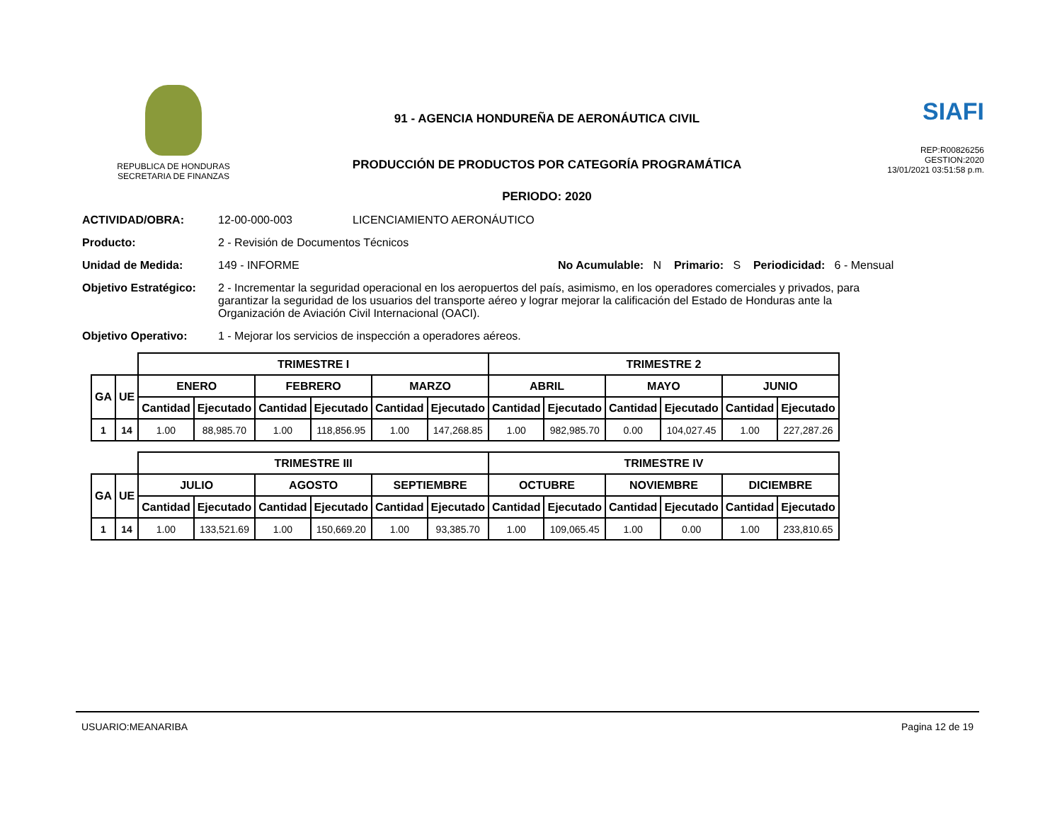REPUBLICA DE HONDURAS
SECRETARIA DE FINANZAS
91 - AGENCIA HONDUREÑA DE AERONÁUTICA CIVIL
PRODUCCIÓN DE PRODUCTOS POR CATEGORÍA PROGRAMÁTICA
PERIODO: 2020
SIAFI
REP:R00826256
GESTION:2020
13/01/2021 03:51:58 p.m.
ACTIVIDAD/OBRA: 12-00-000-003 LICENCIAMIENTO AERONÁUTICO
Producto: 2 - Revisión de Documentos Técnicos
Unidad de Medida: 149 - INFORME No Acumulable: N Primario: S Periodicidad: 6 - Mensual
Objetivo Estratégico: 2 - Incrementar la seguridad operacional en los aeropuertos del país, asimismo, en los operadores comerciales y privados, para garantizar la seguridad de los usuarios del transporte aéreo y lograr mejorar la calificación del Estado de Honduras ante la Organización de Aviación Civil Internacional (OACI).
Objetivo Operativo: 1 - Mejorar los servicios de inspección a operadores aéreos.
| | | TRIMESTRE I | | | | | | TRIMESTRE 2 | | | | | |
| GA | UE | ENERO | | FEBRERO | | MARZO | | ABRIL | | MAYO | | JUNIO | |
| | | Cantidad | Ejecutado | Cantidad | Ejecutado | Cantidad | Ejecutado | Cantidad | Ejecutado | Cantidad | Ejecutado | Cantidad | Ejecutado |
| 1 | 14 | 1.00 | 88,985.70 | 1.00 | 118,856.95 | 1.00 | 147,268.85 | 1.00 | 982,985.70 | 0.00 | 104,027.45 | 1.00 | 227,287.26 |
| | | TRIMESTRE III | | | | | | TRIMESTRE IV | | | | | |
| GA | UE | JULIO | | AGOSTO | | SEPTIEMBRE | | OCTUBRE | | NOVIEMBRE | | DICIEMBRE | |
| | | Cantidad | Ejecutado | Cantidad | Ejecutado | Cantidad | Ejecutado | Cantidad | Ejecutado | Cantidad | Ejecutado | Cantidad | Ejecutado |
| 1 | 14 | 1.00 | 133,521.69 | 1.00 | 150,669.20 | 1.00 | 93,385.70 | 1.00 | 109,065.45 | 1.00 | 0.00 | 1.00 | 233,810.65 |
USUARIO:MEANARIBA Pagina 12 de 19